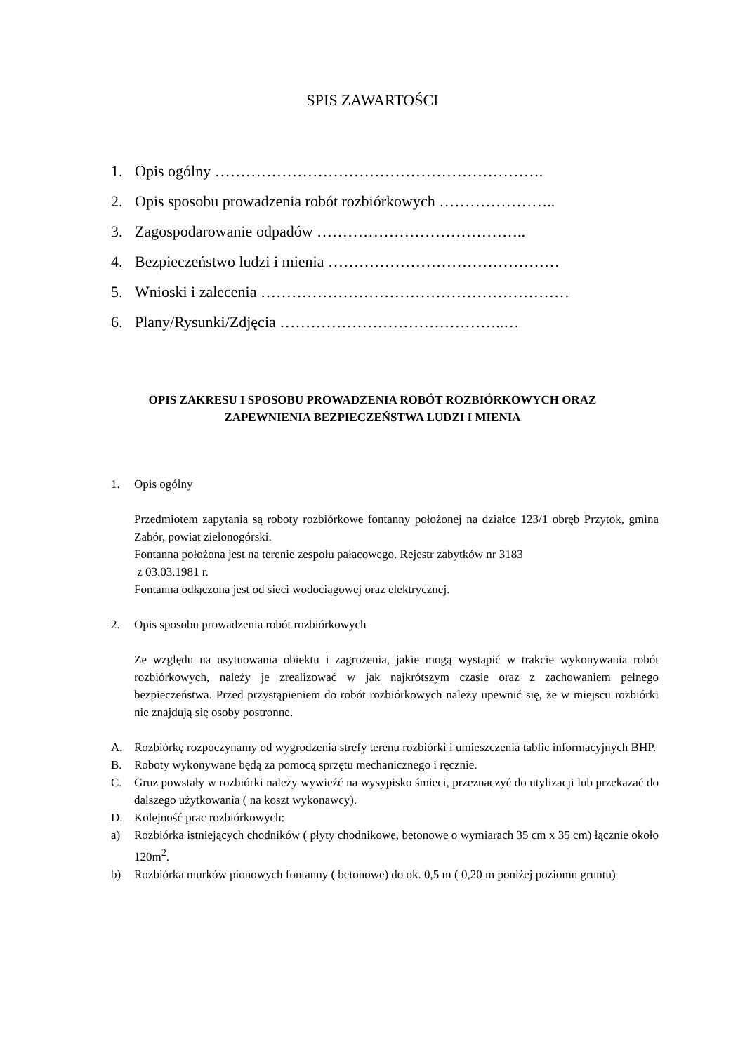SPIS ZAWARTOŚCI
1. Opis ogólny ……………………………………………………….
2. Opis sposobu prowadzenia robót rozbiórkowych …………………..
3. Zagospodarowanie odpadów …………………………………..
4. Bezpieczeństwo ludzi i mienia ………………………………………
5. Wnioski i zalecenia ……………………………………………………
6. Plany/Rysunki/Zdjęcia ……………………………………..…
OPIS ZAKRESU I SPOSOBU PROWADZENIA ROBÓT ROZBIÓRKOWYCH ORAZ
ZAPEWNIENIA BEZPIECZEŃSTWA LUDZI I MIENIA
1. Opis ogólny
Przedmiotem zapytania są roboty rozbiórkowe fontanny położonej na działce 123/1 obręb Przytok, gmina Zabór, powiat zielonogórski.
Fontanna położona jest na terenie zespołu pałacowego. Rejestr zabytków nr 3183
z 03.03.1981 r.
Fontanna odłączona jest od sieci wodociągowej oraz elektrycznej.
2. Opis sposobu prowadzenia robót rozbiórkowych
Ze względu na usytuowania obiektu i zagrożenia, jakie mogą wystąpić w trakcie wykonywania robót rozbiórkowych, należy je zrealizować w jak najkrótszym czasie oraz z zachowaniem pełnego bezpieczeństwa. Przed przystąpieniem do robót rozbiórkowych należy upewnić się, że w miejscu rozbiórki nie znajdują się osoby postronne.
A. Rozbiórkę rozpoczynamy od wygrodzenia strefy terenu rozbiórki i umieszczenia tablic informacyjnych BHP.
B. Roboty wykonywane będą za pomocą sprzętu mechanicznego i ręcznie.
C. Gruz powstały w rozbiórki należy wywieźć na wysypisko śmieci, przeznaczyć do utylizacji lub przekazać do dalszego użytkowania ( na koszt wykonawcy).
D. Kolejność prac rozbiórkowych:
a) Rozbiórka istniejących chodników ( płyty chodnikowe, betonowe o wymiarach 35 cm x 35 cm) łącznie około 120m<sup>2</sup>.
b) Rozbiórka murków pionowych fontanny ( betonowe) do ok. 0,5 m ( 0,20 m poniżej poziomu gruntu)